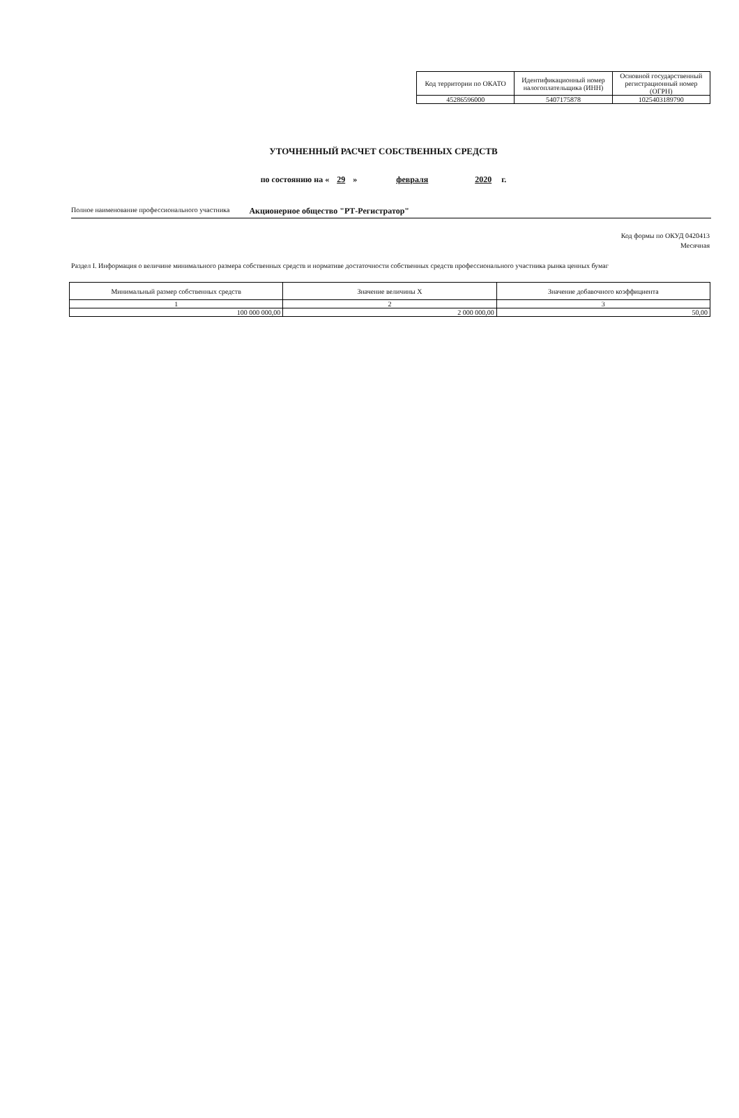| Код территории по ОКАТО | Идентификационный номер налогоплательщика (ИНН) | Основной государственный регистрационный номер (ОГРН) |
| 45286596000 | 5407175878 | 1025403189790 |
УТОЧНЕННЫЙ РАСЧЕТ СОБСТВЕННЫХ СРЕДСТВ
по состоянию на « 29 » февраля 2020 г.
Полное наименование профессионального участника Акционерное общество "РТ-Регистратор"
Код формы по ОКУД 0420413
Месячная
Раздел I. Информация о величине минимального размера собственных средств и нормативе достаточности собственных средств профессионального участника рынка ценных бумаг
| Минимальный размер собственных средств | Значение величины X | Значение добавочного коэффициента |
| 1 | 2 | 3 |
| 100 000 000,00 | 2 000 000,00 | 50,00 |